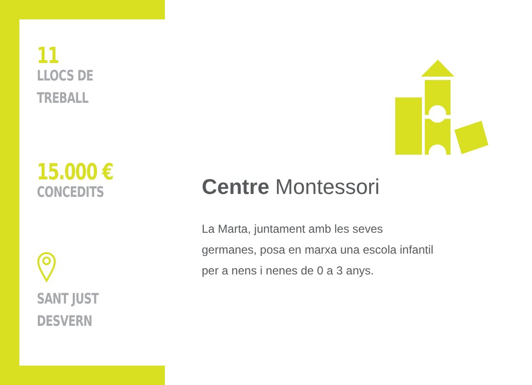11
LLOCS DE
TREBALL
15.000 €
CONCEDITS
SANT JUST DESVERN
Centre Montessori
La Marta, juntament amb les seves
germanes, posa en marxa una escola infantil
per a nens i nenes de 0 a 3 anys.